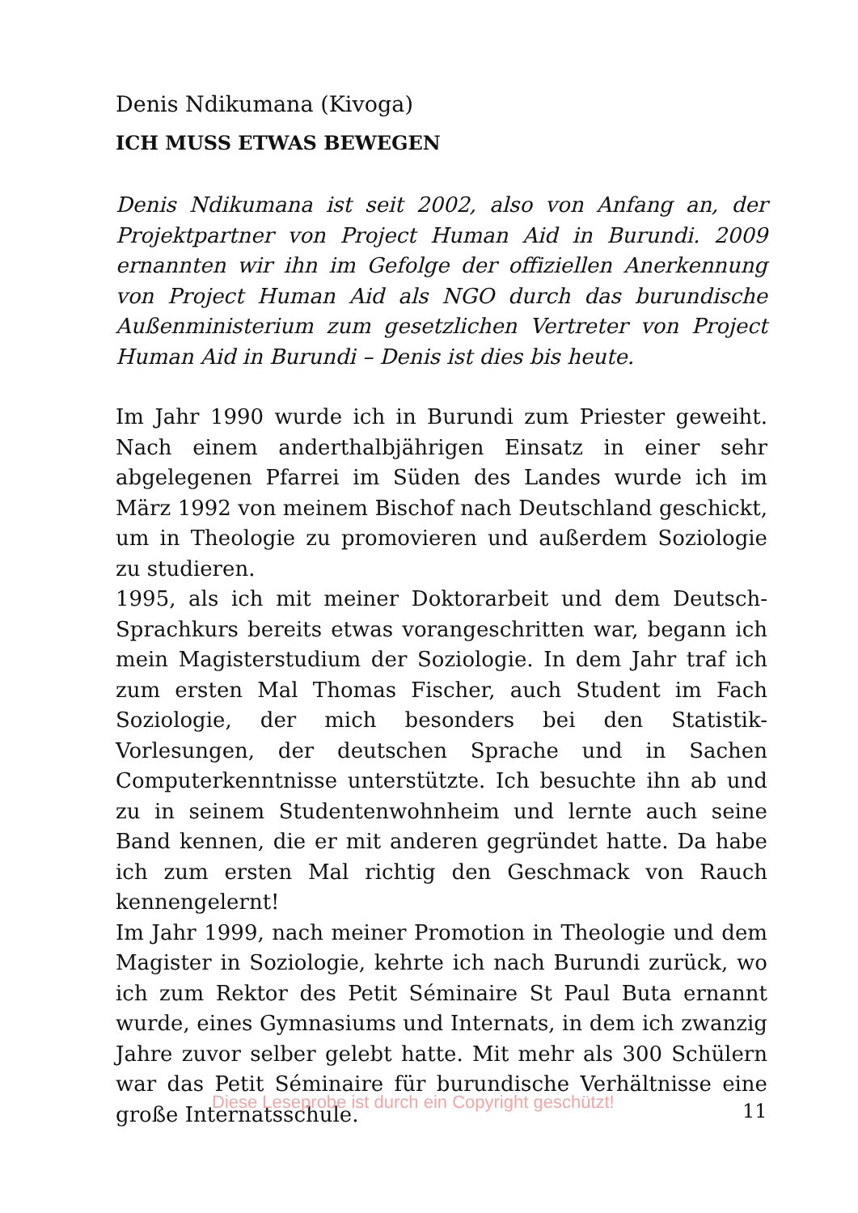Denis Ndikumana (Kivoga)
ICH MUSS ETWAS BEWEGEN
Denis Ndikumana ist seit 2002, also von Anfang an, der Projekt­partner von Project Human Aid in Burundi. 2009 ernannten wir ihn im Gefolge der offiziellen Anerkennung von Project Human Aid als NGO durch das burundische Außenministerium zum gesetzlichen Vertreter von Project Human Aid in Burundi – Denis ist dies bis heute.
Im Jahr 1990 wurde ich in Burundi zum Priester geweiht. Nach einem anderthalbjährigen Einsatz in einer sehr abgelegenen Pfarrei im Süden des Landes wurde ich im März 1992 von meinem Bischof nach Deutschland geschickt, um in Theologie zu promovieren und außerdem Soziologie zu studieren.
1995, als ich mit meiner Doktorarbeit und dem Deutsch-Sprachkurs bereits etwas vorangeschritten war, begann ich mein Magisterstudium der Soziologie. In dem Jahr traf ich zum ersten Mal Thomas Fischer, auch Student im Fach Soziologie, der mich besonders bei den Statistik-Vorlesungen, der deutschen Sprache und in Sachen Computerkenntnisse unterstützte. Ich besuchte ihn ab und zu in seinem Studentenwohnheim und lernte auch seine Band kennen, die er mit anderen gegründet hatte. Da habe ich zum ersten Mal richtig den Geschmack von Rauch kennengelernt!
Im Jahr 1999, nach meiner Promotion in Theologie und dem Magister in Soziologie, kehrte ich nach Burundi zurück, wo ich zum Rektor des Petit Séminaire St Paul Buta ernannt wurde, eines Gymnasiums und Internats, in dem ich zwanzig Jahre zuvor selber gelebt hatte. Mit mehr als 300 Schülern war das Petit Séminaire für burundische Verhältnisse eine große Internats­schule.
Diese Leseprobe ist durch ein Copyright geschützt! 11